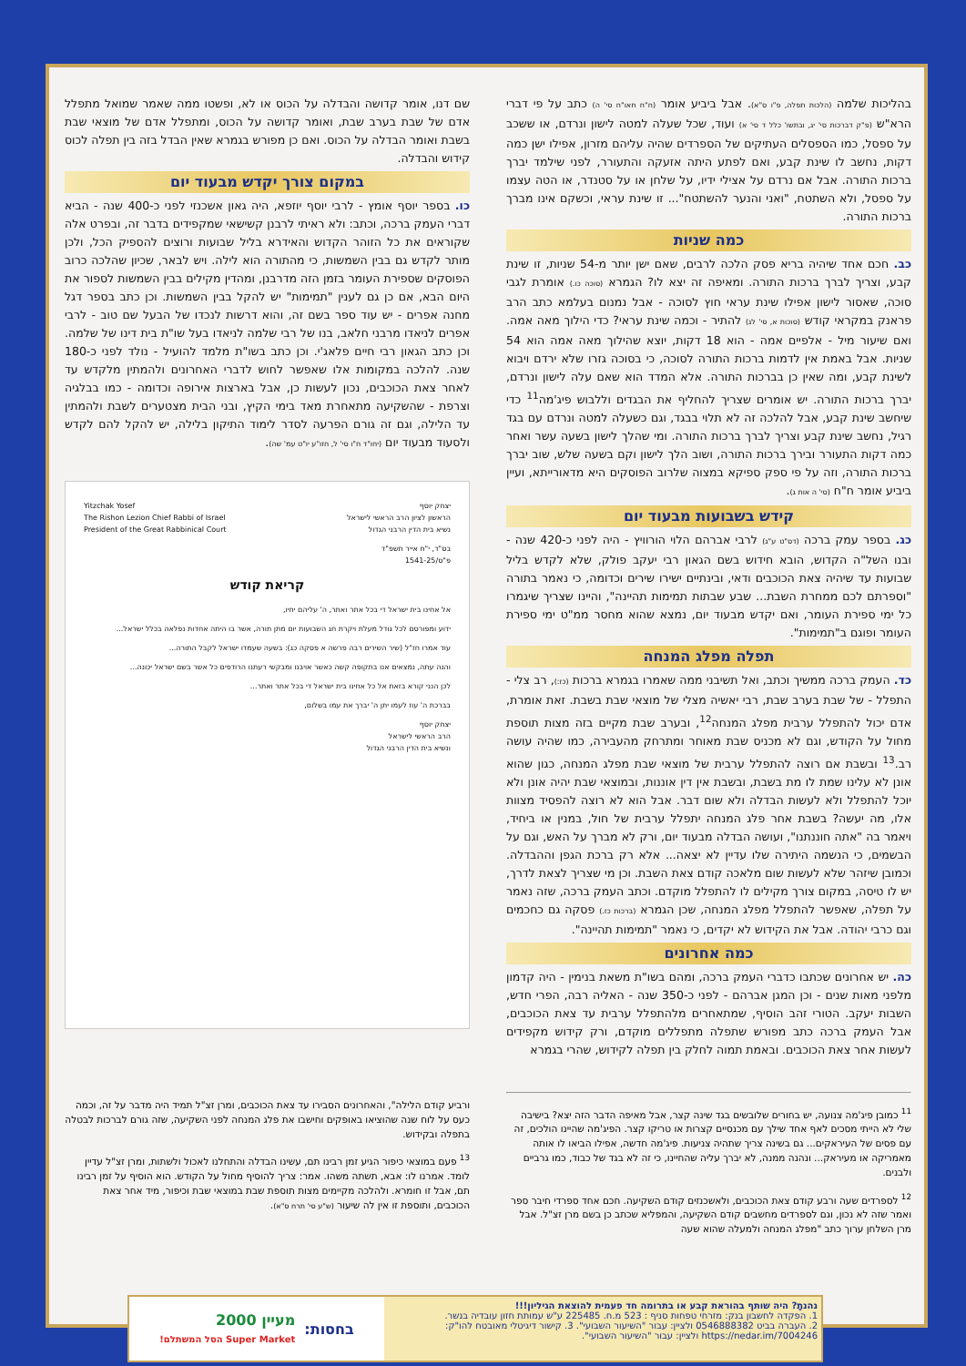בהליכות שלמה (הלכות תפלה, פ"ו ס"א). אבל ביביע אומר (ח"ח חאו"ח סי' ה) כתב על פי דברי הרא"ש (פ"ק דברכות סי' יג, ובתשו' כלל ד סי' א) ועוד, שכל שעלה למטה לישון ונרדם, או ששכב על ספסל, כמו הספסלים העתיקים של הספרדים שהיה עליהם מזרון, אפילו ישן כמה דקות, נחשב לו שינת קבע, ואם לפתע היתה אזעקה והתעורר, לפני שילמד יברך ברכות התורה. אבל אם נרדם על אצילי ידיו, על שלחן או על סטנדר, או הטה עצמו על ספסל, ולא השתטח, "ואני והנער להשתטח"... זו שינת עראי, וכשקם אינו מברך ברכות התורה.
כמה שניות
כב. חכם אחד שיהיה בריא פסק הלכה לרבים, שאם ישן יותר מ-54 שניות, זו שינת קבע, וצריך לברך ברכות התורה. ומאיפה זה יצא לו? הגמרא (סוכה כו.) אומרת לגבי סוכה, שאסור לישון אפילו שינת עראי חוץ לסוכה - אבל נמנום בעלמא כתב הרב פראנק במקראי קודש (סוכות א, סי' לג) להתיר - וכמה שינת עראי? כדי הילוך מאה אמה. ואם שיעור מיל - אלפיים אמה - הוא 18 דקות, יוצא שהילוך מאה אמה הוא 54 שניות. אבל באמת אין לדמות ברכות התורה לסוכה, כי בסוכה גזרו שלא ירדם ויבוא לשינת קבע, ומה שאין כן בברכות התורה. אלא המדד הוא שאם עלה לישון ונרדם, יברך ברכות התורה. יש אומרים שצריך להחליף את הבגדים וללבוש פיג'מה<sup>11</sup> כדי שיחשב שינת קבע, אבל להלכה זה לא תלוי בבגד, וגם כשעלה למטה ונרדם עם בגד רגיל, נחשב שינת קבע וצריך לברך ברכות התורה. ומי שהלך לישון בשעה עשר ואחר כמה דקות התעורר ובירך ברכות התורה, ושוב הלך לישון וקם בשעה שלש, שוב יברך ברכות התורה, וזה על פי ספק ספיקא במצוה שלרוב הפוסקים היא מדאורייתא, ועיין ביביע אומר ח"ח (סי' ה אות ג).
קידש בשבועות מבעוד יום
כג. בספר עמק ברכה (דס"ט ע"ג) לרבי אברהם הלוי הורוויץ - היה לפני כ-420 שנה - ובנו השל"ה הקדוש, הובא חידוש בשם הגאון רבי יעקב פולק, שלא לקדש בליל שבועות עד שיהיה צאת הכוכבים ודאי, ובינתיים ישירו שירים וכדומה, כי נאמר בתורה "וספרתם לכם ממחרת השבת... שבע שבתות תמימות תהיינה", והיינו שצריך שיגמרו כל ימי ספירת העומר, ואם יקדש מבעוד יום, נמצא שהוא מחסר ממ"ט ימי ספירת העומר ופוגם ב"תמימות".
תפלה מפלג המנחה
כד. העמק ברכה ממשיך וכתב, ואל תשיבני ממה שאמרו בגמרא ברכות (כז:), רב צלי - התפלל - של שבת בערב שבת, רבי יאשיה מצלי של מוצאי שבת בשבת. זאת אומרת, אדם יכול להתפלל ערבית מפלג המנחה<sup>12</sup>, ובערב שבת מקיים בזה מצות תוספת מחול על הקודש, וגם לא מכניס שבת מאוחר ומתרחק מהעבירה, כמו שהיה עושה רב.<sup>13</sup> ובשבת אם רוצה להתפלל ערבית של מוצאי שבת מפלג המנחה, כגון שהוא אונן לא עלינו שמת לו מת בשבת, ובשבת אין דין אוננות, ובמוצאי שבת יהיה אונן ולא יוכל להתפלל ולא לעשות הבדלה ולא שום דבר. אבל הוא לא רוצה להפסיד מצוות אלו, מה יעשה? בשבת אחר פלג המנחה יתפלל ערבית של חול, במנין או ביחיד, ויאמר בה "אתה חוננתנו", ועושה הבדלה מבעוד יום, ורק לא מברך על האש, וגם על הבשמים, כי הנשמה היתירה שלו עדיין לא יצאה... אלא רק ברכת הגפן וההבדלה. וכמובן שיזהר שלא לעשות שום מלאכה קודם צאת השבת. וכן מי שצריך לצאת לדרך, יש לו טיסה, במקום צורך מקילים לו להתפלל מוקדם. וכתב העמק ברכה, שזה נאמר על תפלה, שאפשר להתפלל מפלג המנחה, שכן הגמרא (ברכות כז.) פסקה גם כחכמים וגם כרבי יהודה. אבל את הקידוש לא יקדים, כי נאמר "תמימות תהיינה".
כמה אחרונים
כה. יש אחרונים שכתבו כדברי העמק ברכה, ומהם בשו"ת משאת בנימין - היה קדמון מלפני מאות שנים - וכן המגן אברהם - לפני כ-350 שנה - האליה רבה, הפרי חדש, השבות יעקב. הטורי זהב הוסיף, שמתאחרים מלהתפלל ערבית עד צאת הכוכבים, אבל העמק ברכה כתב מפורש שתפלה מתפללים מוקדם, ורק קידוש מקפידים לעשות אחר צאת הכוכבים. ובאמת תמוה לחלק בין תפלה לקידוש, שהרי בגמרא
שם דנו, אומר קדושה והבדלה על הכוס או לא, ופשטו ממה שאמר שמואל מתפלל אדם של שבת בערב שבת, ואומר קדושה על הכוס, ומתפלל אדם של מוצאי שבת בשבת ואומר הבדלה על הכוס. ואם כן מפורש בגמרא שאין הבדל בזה בין תפלה לכוס קידוש והבדלה.
במקום צורך יקדש מבעוד יום
כו. בספר יוסף אומץ - לרבי יוסף יוזפא, היה גאון אשכנזי לפני כ-400 שנה - הביא דברי העמק ברכה, וכתב: ולא ראיתי לרבנן קשישאי שמקפידים בדבר זה, ובפרט אלה שקוראים את כל הזוהר הקדוש והאידרא בליל שבועות ורוצים להספיק הכל, ולכן מותר לקדש גם בבין השמשות, כי מהתורה הוא לילה. ויש לבאר, שכיון שהלכה כרוב הפוסקים שספירת העומר בזמן הזה מדרבנן, ומהדין מקילים בבין השמשות לספור את היום הבא, אם כן גם לענין "תמימות" יש להקל בבין השמשות. וכן כתב בספר דגל מחנה אפרים - יש עוד ספר בשם זה, והוא דרשות לנכדו של הבעל שם טוב - לרבי אפרים לניאדו מרבני חלאב, בנו של רבי שלמה לניאדו בעל שו"ת בית דינו של שלמה. וכן כתב הגאון רבי חיים פלאג'י. וכן כתב בשו"ת מלמד להועיל - נולד לפני כ-180 שנה. להלכה במקומות אלו שאפשר לחוש לדברי האחרונים ולהמתין מלקדש עד לאחר צאת הכוכבים, נכון לעשות כן, אבל בארצות אירופה וכדומה - כמו בבלגיה וצרפת - שהשקיעה מתאחרת מאד בימי הקיץ, ובני הבית מצטערים לשבת ולהמתין עד הלילה, וגם זה גורם הפרעה לסדר לימוד התיקון בלילה, יש להקל להם לקדש ולסעוד מבעוד יום (יחו"ד ח"ו סי' ל, חזו"ע יו"ט עמ' שה).
יצחק יוסף
הראשון לציון הרב הראשי לישראל
נשיא בית הדין הרבני הגדול
Yitzchak Yosef
The Rishon Lezion Chief Rabbi of Israel
President of the Great Rabbinical Court
בס"ד, י"ח אייר תשפ"ד
פ"ס/1541-25
קריאת קודש
אל אחינו בית ישראל די בכל אתר ואתר, ה' עליהם יחיו,
ידוע ומפורסם לכל גודל מעלת ויקרת חג השבועות יום מתן תורה, אשר בו היתה אחדות נפלאה בכלל ישראל...
עוד אמרו חז"ל (שיר השירים רבה פרשה א פסקה כג): בשעה שעמדו ישראל לקבל התורה...
והנה עתה, נמצאים אנו בתקופה קשה כאשר אויבנו ומבקשי רעתנו הרודפים כל אשר בשם ישראל יכונה...
לכן הנני קורא בזאת אל כל אחינו בית ישראל די בכל אתר ואתר...
בברכת ה' עוז לעמו יתן ה' יברך את עמו בשלום,
יצחק יוסף
הרב הראשי לישראל
ונשיא בית הדין הרבני הגדול
<sup>11</sup> כמובן פיג'מה צנועה, יש בחורים שלובשים בגד שינה קצר, אבל מאיפה הדבר הזה יצא? בישיבה שלי לא הייתי מסכים לאף אחד שילך עם מכנסיים קצרות או טריקו קצר. הפיג'מה שהיינו הולכים, זה עם פסים של העיראקים... גם בשינה צריך שתהיה צניעות. פיג'מה חדשה, אפילו הביאו לו אותה מאמריקה או מעיראק... ונהנה ממנה, לא יברך עליה שהחיינו, כי זה לא בגד של כבוד, כמו גרביים ולבנים.
<sup>12</sup> לספרדים שעה ורבע קודם צאת הכוכבים, ולאשכנזים קודם השקיעה. חכם אחד ספרדי חיבר ספר ואמר שזה לא נכון, וגם לספרדים מחשבים קודם השקיעה, והמפליא שכתב כן בשם מרן זצ"ל. אבל מרן השלחן ערוך כתב "מפלג המנחה ולמעלה שהוא שעה
ורביע קודם הלילה", והאחרונים הסבירו עד צאת הכוכבים, ומרן זצ"ל תמיד היה מדבר על זה, וכמה כעס על לוח שנה שהוציאו באופקים וחישבו את פלג המנחה לפני השקיעה, שזה גורם לברכות לבטלה בתפלה ובקידוש.
<sup>13</sup> פעם במוצאי כיפור הגיע זמן רבינו תם, עשינו הבדלה והתחלנו לאכול ולשתות, ומרן זצ"ל עדיין לומד. אמרנו לו: אבא, תשתה משהו. אמר: צריך להוסיף מחול על הקודש. הוא הוסיף על זמן רבינו תם, אבל זו חומרא. ולהלכה מקיימים מצות תוספת שבת במוצאי שבת וכיפור, מיד אחר צאת הכוכבים, ותוספת זו אין לה שיעור (ש"ע סי' תרח ס"א).
נהנתָ? היה שותף בהוראת קבע או בתרומה חד פעמית להוצאת הגיליון!!!
1. הפקדה לחשבון בנק: מזרחי טפחות סניף : 523 מ.ח. 225485 ע"ש עמותת חזון עובדיה בנשר.
2. העברה בביט 0546888382 ולציין: עבור "השיעור השבועי". 3. קישור דיגיטלי מאובטח להו"ק: https://nedar.im/7004246 ולציין: עבור "השיעור השבועי".
בחסות: מעיין 2000
Super Market הסל המשתלם!